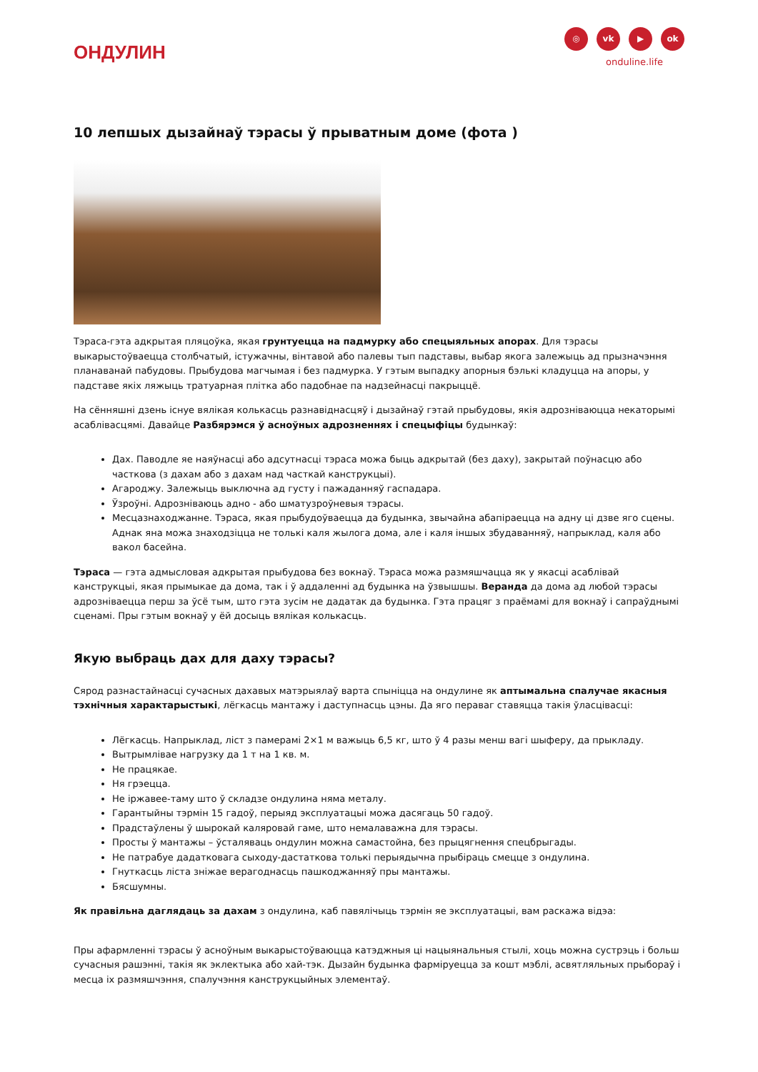ОНДУЛИН
◎ vk ▶ ok
onduline.life
10 лепшых дызайнаў тэрасы ў прыватным доме (фота )
Тэраса-гэта адкрытая пляцоўка, якая грунтуецца на падмурку або спецыяльных апорах. Для тэрасы выкарыстоўваецца столбчатый, істужачны, вінтавой або палевы тып падставы, выбар якога залежыць ад прызначэння планаванай пабудовы. Прыбудова магчымая і без падмурка. У гэтым выпадку апорныя бэлькі кладуцца на апоры, у падставе якіх ляжыць тратуарная плітка або падобнае па надзейнасці пакрыццё.
На сённяшні дзень існуе вялікая колькасць разнавіднасцяў і дызайнаў гэтай прыбудовы, якія адрозніваюцца некаторымі асаблівасцямі. Давайце Разбярэмся ў асноўных адрозненнях і спецыфіцы будынкаў:
Дах. Паводле яе наяўнасці або адсутнасці тэраса можа быць адкрытай (без даху), закрытай поўнасцю або часткова (з дахам або з дахам над часткай канструкцыі).
Агароджу. Залежыць выключна ад густу і пажаданняў гаспадара.
Ўзроўні. Адрозніваюць адно - або шматузроўневыя тэрасы.
Месцазнаходжанне. Тэраса, якая прыбудоўваецца да будынка, звычайна абапіраецца на адну ці дзве яго сцены. Аднак яна можа знаходзіцца не толькі каля жылога дома, але і каля іншых збудаванняў, напрыклад, каля або вакол басейна.
Тэраса — гэта адмысловая адкрытая прыбудова без вокнаў. Тэраса можа размяшчацца як у якасці асаблівай канструкцыі, якая прымыкае да дома, так і ў аддаленні ад будынка на ўзвышшы. Веранда да дома ад любой тэрасы адрозніваецца перш за ўсё тым, што гэта зусім не дадатак да будынка. Гэта працяг з праёмамі для вокнаў і сапраўднымі сценамі. Пры гэтым вокнаў у ёй досыць вялікая колькасць.
Якую выбраць дах для даху тэрасы?
Сярод разнастайнасці сучасных дахавых матэрыялаў варта спыніцца на ондулине як аптымальна спалучае якасныя тэхнічныя характарыстыкі, лёгкасць мантажу і даступнасць цэны. Да яго пераваг ставяцца такія ўласцівасці:
Лёгкасць. Напрыклад, ліст з памерамі 2×1 м важыць 6,5 кг, што ў 4 разы менш вагі шыферу, да прыкладу.
Вытрымлівае нагрузку да 1 т на 1 кв. м.
Не працякае.
Ня грэецца.
Не іржавее-таму што ў складзе ондулина няма металу.
Гарантыйны тэрмін 15 гадоў, перыяд эксплуатацыі можа дасягаць 50 гадоў.
Прадстаўлены ў шырокай каляровай гаме, што немалаважна для тэрасы.
Просты ў мантажы – ўсталяваць ондулин можна самастойна, без прыцягнення спецбрыгады.
Не патрабуе дадатковага сыходу-дастаткова толькі перыядычна прыбіраць смецце з ондулина.
Гнуткасць ліста зніжае верагоднасць пашкоджанняў пры мантажы.
Бясшумны.
Як правільна даглядаць за дахам з ондулина, каб павялічыць тэрмін яе эксплуатацыі, вам раскажа відэа:
Пры афармленні тэрасы ў асноўным выкарыстоўваюцца катэджныя ці нацыянальныя стылі, хоць можна сустрэць і больш сучасныя рашэнні, такія як эклектыка або хай-тэк. Дызайн будынка фарміруецца за кошт мэблі, асвятляльных прыбораў і месца іх размяшчэння, спалучэння канструкцыйных элементаў.